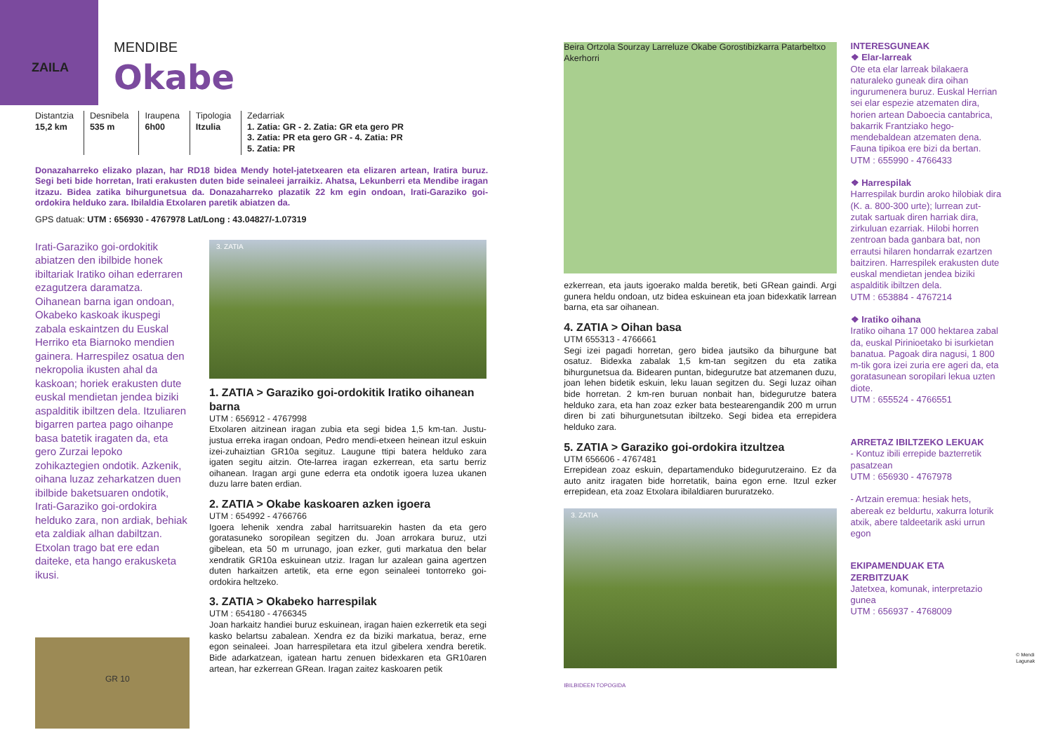ZAILA
MENDIBE
Okabe
Distantzia
15,2 km
Desnibela
535 m
Iraupena
6h00
Tipologia
Itzulia
Zedarriak
1. Zatia: GR - 2. Zatia: GR eta gero PR
3. Zatia: PR eta gero GR - 4. Zatia: PR
5. Zatia: PR
Donazaharreko elizako plazan, har RD18 bidea Mendy hotel-jatetxearen eta elizaren artean, Iratira buruz. Segi beti bide horretan, Irati erakusten duten bide seinaleei jarraikiz. Ahatsa, Lekunberri eta Mendibe iragan itzazu. Bidea zatika bihurgunetsua da. Donazaharreko plazatik 22 km egin ondoan, Irati-Garaziko goi-ordokira helduko zara. Ibilaldia Etxolaren paretik abiatzen da.
GPS datuak: UTM : 656930 - 4767978 Lat/Long : 43.04827/-1.07319
Irati-Garaziko goi-ordokitik abiatzen den ibilbide honek ibiltariak Iratiko oihan ederraren ezagutzera daramatza. Oihanean barna igan ondoan, Okabeko kaskoak ikuspegi zabala eskaintzen du Euskal Herriko eta Biarnoko mendien gainera. Harrespilez osatua den nekropolia ikusten ahal da kaskoan; horiek erakusten dute euskal mendietan jendea biziki aspalditik ibiltzen dela. Itzuliaren bigarren partea pago oihanpe basa batetik iragaten da, eta gero Zurzai lepoko zohikaztegien ondotik. Azkenik, oihana luzaz zeharkatzen duen ibilbide baketsuaren ondotik, Irati-Garaziko goi-ordokira helduko zara, non ardiak, behiak eta zaldiak alhan dabiltzan. Etxolan trago bat ere edan daiteke, eta hango erakusketa ikusi.
GR 10
3. ZATIA
1. ZATIA > Garaziko goi-ordokitik Iratiko oihanean barna
UTM : 656912 - 4767998
Etxolaren aitzinean iragan zubia eta segi bidea 1,5 km-tan. Justu-justua erreka iragan ondoan, Pedro mendi-etxeen heinean itzul eskuin izei-zuhaiztian GR10a segituz. Laugune ttipi batera helduko zara igaten segitu aitzin. Ote-larrea iragan ezkerrean, eta sartu berriz oihanean. Iragan argi gune ederra eta ondotik igoera luzea ukanen duzu larre baten erdian.
2. ZATIA > Okabe kaskoaren azken igoera
UTM : 654992 - 4766766
Igoera lehenik xendra zabal harritsuarekin hasten da eta gero goratasuneko soropilean segitzen du. Joan arrokara buruz, utzi gibelean, eta 50 m urrunago, joan ezker, guti markatua den belar xendratik GR10a eskuinean utziz. Iragan lur azalean gaina agertzen duten harkaitzen artetik, eta erne egon seinaleei tontorreko goi-ordokira heltzeko.
3. ZATIA > Okabeko harrespilak
UTM : 654180 - 4766345
Joan harkaitz handiei buruz eskuinean, iragan haien ezkerretik eta segi kasko belartsu zabalean. Xendra ez da biziki markatua, beraz, erne egon seinaleei. Joan harrespiletara eta itzul gibelera xendra beretik. Bide adarkatzean, igatean hartu zenuen bidexkaren eta GR10aren artean, har ezkerrean GRean. Iragan zaitez kaskoaren petik
Beira Ortzola Sourzay Larreluze Okabe Gorostibizkarra Patarbeltxo Akerhorri
ezkerrean, eta jauts igoerako malda beretik, beti GRean gaindi. Argi gunera heldu ondoan, utz bidea eskuinean eta joan bidexkatik larrean barna, eta sar oihanean.
4. ZATIA > Oihan basa
UTM 655313 - 4766661
Segi izei pagadi horretan, gero bidea jautsiko da bihurgune bat osatuz. Bidexka zabalak 1,5 km-tan segitzen du eta zatika bihurgunetsua da. Bidearen puntan, bidegurutze bat atzemanen duzu, joan lehen bidetik eskuin, leku lauan segitzen du. Segi luzaz oihan bide horretan. 2 km-ren buruan nonbait han, bidegurutze batera helduko zara, eta han zoaz ezker bata bestearengandik 200 m urrun diren bi zati bihurgunetsutan ibiltzeko. Segi bidea eta errepidera helduko zara.
5. ZATIA > Garaziko goi-ordokira itzultzea
UTM 656606 - 4767481
Errepidean zoaz eskuin, departamenduko bidegurutzeraino. Ez da auto anitz iragaten bide horretatik, baina egon erne. Itzul ezker errepidean, eta zoaz Etxolara ibilaldiaren bururatzeko.
3. ZATIA
IBILBIDEEN TOPOGIDA
INTERESGUNEAK
❖ Elar-larreak
Ote eta elar larreak bilakaera naturaleko guneak dira oihan ingurumenera buruz. Euskal Herrian sei elar espezie atzematen dira, horien artean Daboecia cantabrica, bakarrik Frantziako hego-mendebaldean atzematen dena. Fauna tipikoa ere bizi da bertan.
UTM : 655990 - 4766433
❖ Harrespilak
Harrespilak burdin aroko hilobiak dira (K. a. 800-300 urte); lurrean zut-zutak sartuak diren harriak dira, zirkuluan ezarriak. Hilobi horren zentroan bada ganbara bat, non errautsi hilaren hondarrak ezartzen baitziren. Harrespilek erakusten dute euskal mendietan jendea biziki aspalditik ibiltzen dela.
UTM : 653884 - 4767214
❖ Iratiko oihana
Iratiko oihana 17 000 hektarea zabal da, euskal Pirinioetako bi isurkietan banatua. Pagoak dira nagusi, 1 800 m-tik gora izei zuria ere ageri da, eta goratasunean soropilari lekua uzten diote.
UTM : 655524 - 4766551
ARRETAZ IBILTZEKO LEKUAK
- Kontuz ibili errepide bazterretik pasatzean
UTM : 656930 - 4767978
- Artzain eremua: hesiak hets, abereak ez beldurtu, xakurra loturik atxik, abere taldeetarik aski urrun egon
EKIPAMENDUAK ETA ZERBITZUAK
Jatetxea, komunak, interpretazio gunea
UTM : 656937 - 4768009
© Mendi Lagunak